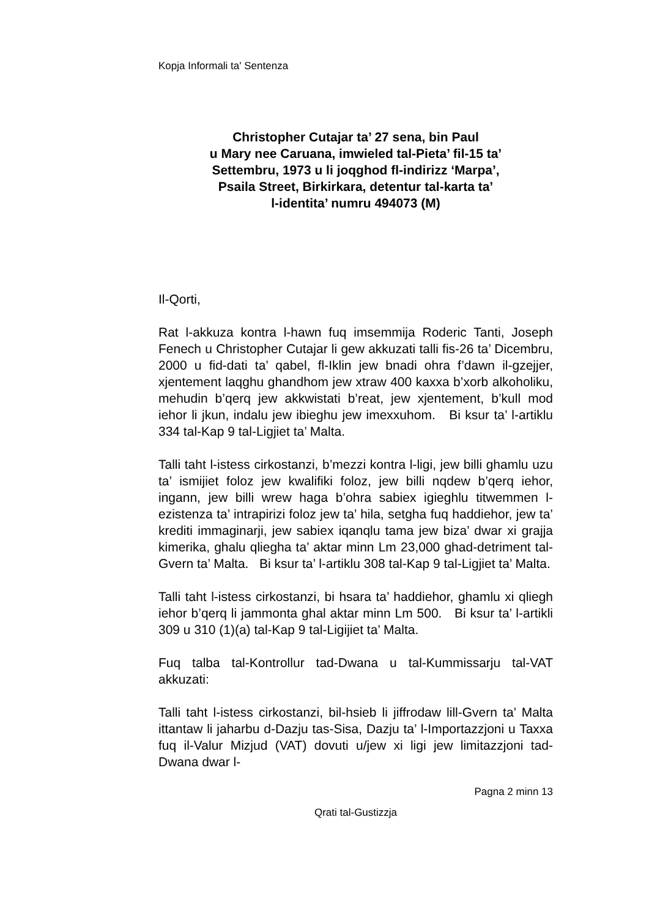Kopja Informali ta' Sentenza
Christopher Cutajar ta’ 27 sena, bin Paul
u Mary nee Caruana, imwieled tal-Pieta’ fil-15 ta’
Settembru, 1973 u li joqghod fl-indirizz ‘Marpa’,
Psaila Street, Birkirkara, detentur tal-karta ta’
l-identita’ numru 494073 (M)
Il-Qorti,
Rat l-akkuza kontra l-hawn fuq imsemmija Roderic Tanti, Joseph Fenech u Christopher Cutajar li gew akkuzati talli fis-26 ta’ Dicembru, 2000 u fid-dati ta’ qabel, fl-Iklin jew bnadi ohra f’dawn il-gzejjer, xjentement laqghu ghandhom jew xtraw 400 kaxxa b’xorb alkoholiku, mehudin b’qerq jew akkwistati b’reat, jew xjentement, b’kull mod iehor li jkun, indalu jew ibieghu jew imexxuhom. Bi ksur ta’ l-artiklu 334 tal-Kap 9 tal-Ligjiet ta’ Malta.
Talli taht l-istess cirkostanzi, b’mezzi kontra l-ligi, jew billi ghamlu uzu ta’ ismijiet foloz jew kwalifiki foloz, jew billi nqdew b’qerq iehor, ingann, jew billi wrew haga b’ohra sabiex igieghlu titwemmen l-ezistenza ta’ intrapirizi foloz jew ta’ hila, setgha fuq haddiehor, jew ta’ krediti immaginarji, jew sabiex iqanqlu tama jew biza’ dwar xi grajja kimerika, ghalu qliegha ta’ aktar minn Lm 23,000 ghad-detriment tal-Gvern ta’ Malta. Bi ksur ta’ l-artiklu 308 tal-Kap 9 tal-Ligjiet ta’ Malta.
Talli taht l-istess cirkostanzi, bi hsara ta’ haddiehor, ghamlu xi qliegh iehor b’qerq li jammonta ghal aktar minn Lm 500. Bi ksur ta’ l-artikli 309 u 310 (1)(a) tal-Kap 9 tal-Ligijiet ta’ Malta.
Fuq talba tal-Kontrollur tad-Dwana u tal-Kummissarju tal-VAT akkuzati:
Talli taht l-istess cirkostanzi, bil-hsieb li jiffrodaw lill-Gvern ta’ Malta ittantaw li jaharbu d-Dazju tas-Sisa, Dazju ta’ l-Importazzjoni u Taxxa fuq il-Valur Mizjud (VAT) dovuti u/jew xi ligi jew limitazzjoni tad-Dwana dwar l-
Pagna 2 minn 13
Qrati tal-Gustizzja